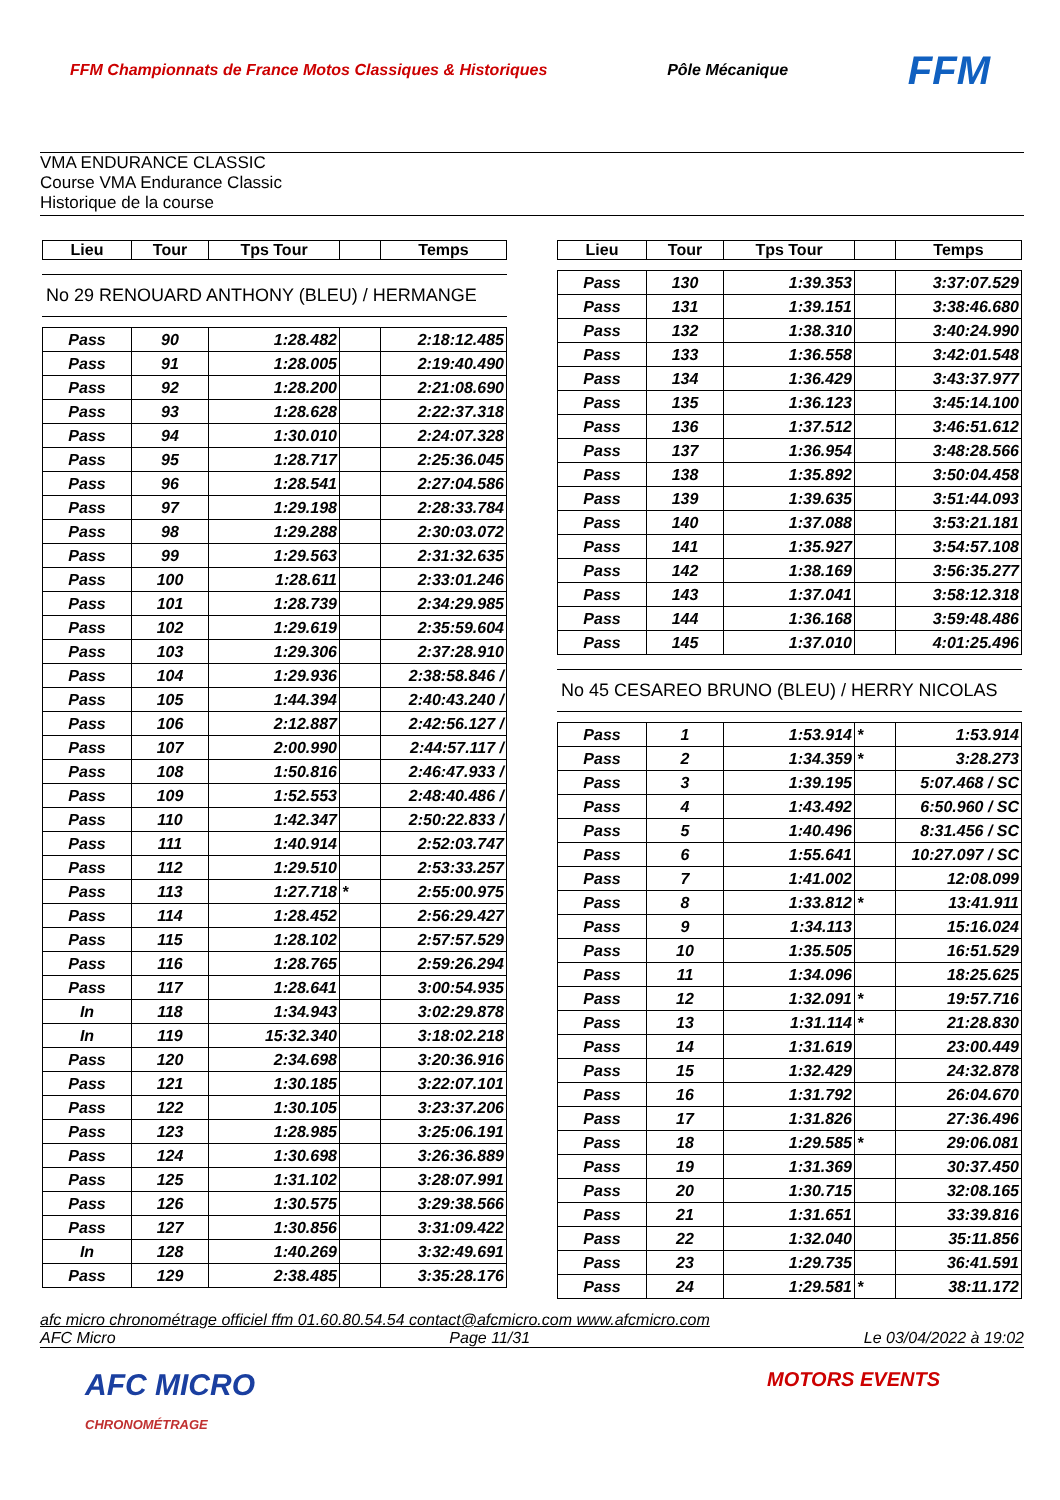FFM Championnats de France Motos Classiques & Historiques Pôle Mécanique FFM
VMA ENDURANCE CLASSIC
Course VMA Endurance Classic
Historique de la course
| Lieu | Tour | Tps Tour | | Temps |
| --- | --- | --- | --- | --- |
No 29 RENOUARD ANTHONY (BLEU) / HERMANGE
| Pass | 90 | 1:28.482 | | 2:18:12.485 |
| Pass | 91 | 1:28.005 | | 2:19:40.490 |
| Pass | 92 | 1:28.200 | | 2:21:08.690 |
| Pass | 93 | 1:28.628 | | 2:22:37.318 |
| Pass | 94 | 1:30.010 | | 2:24:07.328 |
| Pass | 95 | 1:28.717 | | 2:25:36.045 |
| Pass | 96 | 1:28.541 | | 2:27:04.586 |
| Pass | 97 | 1:29.198 | | 2:28:33.784 |
| Pass | 98 | 1:29.288 | | 2:30:03.072 |
| Pass | 99 | 1:29.563 | | 2:31:32.635 |
| Pass | 100 | 1:28.611 | | 2:33:01.246 |
| Pass | 101 | 1:28.739 | | 2:34:29.985 |
| Pass | 102 | 1:29.619 | | 2:35:59.604 |
| Pass | 103 | 1:29.306 | | 2:37:28.910 |
| Pass | 104 | 1:29.936 | | 2:38:58.846 / |
| Pass | 105 | 1:44.394 | | 2:40:43.240 / |
| Pass | 106 | 2:12.887 | | 2:42:56.127 / |
| Pass | 107 | 2:00.990 | | 2:44:57.117 / |
| Pass | 108 | 1:50.816 | | 2:46:47.933 / |
| Pass | 109 | 1:52.553 | | 2:48:40.486 / |
| Pass | 110 | 1:42.347 | | 2:50:22.833 / |
| Pass | 111 | 1:40.914 | | 2:52:03.747 |
| Pass | 112 | 1:29.510 | | 2:53:33.257 |
| Pass | 113 | 1:27.718 | * | 2:55:00.975 |
| Pass | 114 | 1:28.452 | | 2:56:29.427 |
| Pass | 115 | 1:28.102 | | 2:57:57.529 |
| Pass | 116 | 1:28.765 | | 2:59:26.294 |
| Pass | 117 | 1:28.641 | | 3:00:54.935 |
| In | 118 | 1:34.943 | | 3:02:29.878 |
| In | 119 | 15:32.340 | | 3:18:02.218 |
| Pass | 120 | 2:34.698 | | 3:20:36.916 |
| Pass | 121 | 1:30.185 | | 3:22:07.101 |
| Pass | 122 | 1:30.105 | | 3:23:37.206 |
| Pass | 123 | 1:28.985 | | 3:25:06.191 |
| Pass | 124 | 1:30.698 | | 3:26:36.889 |
| Pass | 125 | 1:31.102 | | 3:28:07.991 |
| Pass | 126 | 1:30.575 | | 3:29:38.566 |
| Pass | 127 | 1:30.856 | | 3:31:09.422 |
| In | 128 | 1:40.269 | | 3:32:49.691 |
| Pass | 129 | 2:38.485 | | 3:35:28.176 |
| Lieu | Tour | Tps Tour | | Temps |
| --- | --- | --- | --- | --- |
| Pass | 130 | 1:39.353 | | 3:37:07.529 |
| Pass | 131 | 1:39.151 | | 3:38:46.680 |
| Pass | 132 | 1:38.310 | | 3:40:24.990 |
| Pass | 133 | 1:36.558 | | 3:42:01.548 |
| Pass | 134 | 1:36.429 | | 3:43:37.977 |
| Pass | 135 | 1:36.123 | | 3:45:14.100 |
| Pass | 136 | 1:37.512 | | 3:46:51.612 |
| Pass | 137 | 1:36.954 | | 3:48:28.566 |
| Pass | 138 | 1:35.892 | | 3:50:04.458 |
| Pass | 139 | 1:39.635 | | 3:51:44.093 |
| Pass | 140 | 1:37.088 | | 3:53:21.181 |
| Pass | 141 | 1:35.927 | | 3:54:57.108 |
| Pass | 142 | 1:38.169 | | 3:56:35.277 |
| Pass | 143 | 1:37.041 | | 3:58:12.318 |
| Pass | 144 | 1:36.168 | | 3:59:48.486 |
| Pass | 145 | 1:37.010 | | 4:01:25.496 |
No 45 CESAREO BRUNO (BLEU) / HERRY NICOLAS
| Pass | 1 | 1:53.914 | * | 1:53.914 |
| Pass | 2 | 1:34.359 | * | 3:28.273 |
| Pass | 3 | 1:39.195 | | 5:07.468 / SC |
| Pass | 4 | 1:43.492 | | 6:50.960 / SC |
| Pass | 5 | 1:40.496 | | 8:31.456 / SC |
| Pass | 6 | 1:55.641 | | 10:27.097 / SC |
| Pass | 7 | 1:41.002 | | 12:08.099 |
| Pass | 8 | 1:33.812 | * | 13:41.911 |
| Pass | 9 | 1:34.113 | | 15:16.024 |
| Pass | 10 | 1:35.505 | | 16:51.529 |
| Pass | 11 | 1:34.096 | | 18:25.625 |
| Pass | 12 | 1:32.091 | * | 19:57.716 |
| Pass | 13 | 1:31.114 | * | 21:28.830 |
| Pass | 14 | 1:31.619 | | 23:00.449 |
| Pass | 15 | 1:32.429 | | 24:32.878 |
| Pass | 16 | 1:31.792 | | 26:04.670 |
| Pass | 17 | 1:31.826 | | 27:36.496 |
| Pass | 18 | 1:29.585 | * | 29:06.081 |
| Pass | 19 | 1:31.369 | | 30:37.450 |
| Pass | 20 | 1:30.715 | | 32:08.165 |
| Pass | 21 | 1:31.651 | | 33:39.816 |
| Pass | 22 | 1:32.040 | | 35:11.856 |
| Pass | 23 | 1:29.735 | | 36:41.591 |
| Pass | 24 | 1:29.581 | * | 38:11.172 |
afc micro chronométrage officiel ffm 01.60.80.54.54 contact@afcmicro.com www.afcmicro.com
AFC Micro Page 11/31 Le 03/04/2022 à 19:02
AFC MICRO
CHRONOMÉTRAGE MOTORS EVENTS